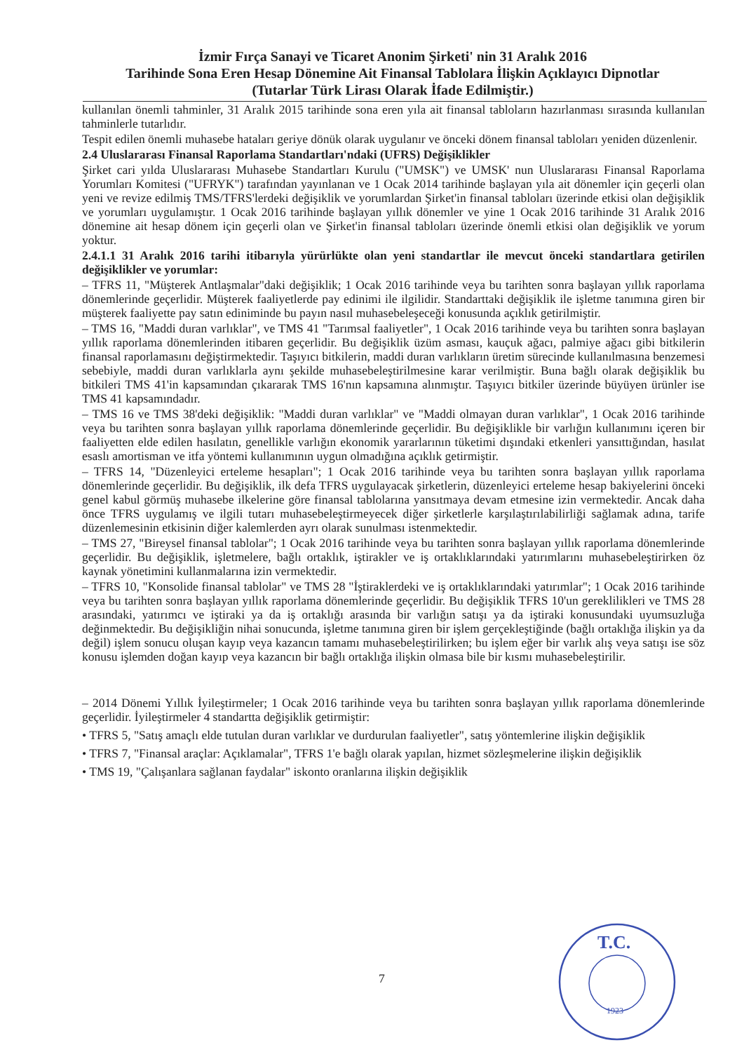İzmir Fırça Sanayi ve Ticaret Anonim Şirketi' nin 31 Aralık 2016
Tarihinde Sona Eren Hesap Dönemine Ait Finansal Tablolara İlişkin Açıklayıcı Dipnotlar
(Tutarlar Türk Lirası Olarak İfade Edilmiştir.)
kullanılan önemli tahminler, 31 Aralık 2015 tarihinde sona eren yıla ait finansal tabloların hazırlanması sırasında kullanılan tahminlerle tutarlıdır.
Tespit edilen önemli muhasebe hataları geriye dönük olarak uygulanır ve önceki dönem finansal tabloları yeniden düzenlenir.
2.4 Uluslararası Finansal Raporlama Standartları'ndaki (UFRS) Değişiklikler
Şirket cari yılda Uluslararası Muhasebe Standartları Kurulu ("UMSK") ve UMSK' nun Uluslararası Finansal Raporlama Yorumları Komitesi ("UFRYK") tarafından yayınlanan ve 1 Ocak 2014 tarihinde başlayan yıla ait dönemler için geçerli olan yeni ve revize edilmiş TMS/TFRS'lerdeki değişiklik ve yorumlardan Şirket'in finansal tabloları üzerinde etkisi olan değişiklik ve yorumları uygulamıştır. 1 Ocak 2016 tarihinde başlayan yıllık dönemler ve yine 1 Ocak 2016 tarihinde 31 Aralık 2016 dönemine ait hesap dönem için geçerli olan ve Şirket'in finansal tabloları üzerinde önemli etkisi olan değişiklik ve yorum yoktur.
2.4.1.1 31 Aralık 2016 tarihi itibarıyla yürürlükte olan yeni standartlar ile mevcut önceki standartlara getirilen değişiklikler ve yorumlar:
– TFRS 11, "Müşterek Antlaşmalar"daki değişiklik; 1 Ocak 2016 tarihinde veya bu tarihten sonra başlayan yıllık raporlama dönemlerinde geçerlidir. Müşterek faaliyetlerde pay edinimi ile ilgilidir. Standarttaki değişiklik ile işletme tanımına giren bir müşterek faaliyette pay satın ediniminde bu payın nasıl muhasebeleşeceği konusunda açıklık getirilmiştir.
– TMS 16, "Maddi duran varlıklar", ve TMS 41 "Tarımsal faaliyetler", 1 Ocak 2016 tarihinde veya bu tarihten sonra başlayan yıllık raporlama dönemlerinden itibaren geçerlidir. Bu değişiklik üzüm asması, kauçuk ağacı, palmiye ağacı gibi bitkilerin finansal raporlamasını değiştirmektedir. Taşıyıcı bitkilerin, maddi duran varlıkların üretim sürecinde kullanılmasına benzemesi sebebiyle, maddi duran varlıklarla aynı şekilde muhasebeleştirilmesine karar verilmiştir. Buna bağlı olarak değişiklik bu bitkileri TMS 41'in kapsamından çıkararak TMS 16'nın kapsamına alınmıştır. Taşıyıcı bitkiler üzerinde büyüyen ürünler ise TMS 41 kapsamındadır.
– TMS 16 ve TMS 38'deki değişiklik: "Maddi duran varlıklar" ve "Maddi olmayan duran varlıklar", 1 Ocak 2016 tarihinde veya bu tarihten sonra başlayan yıllık raporlama dönemlerinde geçerlidir. Bu değişiklikle bir varlığın kullanımını içeren bir faaliyetten elde edilen hasılatın, genellikle varlığın ekonomik yararlarının tüketimi dışındaki etkenleri yansıttığından, hasılat esaslı amortisman ve itfa yöntemi kullanımının uygun olmadığına açıklık getirmiştir.
– TFRS 14, "Düzenleyici erteleme hesapları"; 1 Ocak 2016 tarihinde veya bu tarihten sonra başlayan yıllık raporlama dönemlerinde geçerlidir. Bu değişiklik, ilk defa TFRS uygulayacak şirketlerin, düzenleyici erteleme hesap bakiyelerini önceki genel kabul görmüş muhasebe ilkelerine göre finansal tablolarına yansıtmaya devam etmesine izin vermektedir. Ancak daha önce TFRS uygulamış ve ilgili tutarı muhasebeleştirmeyecek diğer şirketlerle karşılaştırılabilirliği sağlamak adına, tarife düzenlemesinin etkisinin diğer kalemlerden ayrı olarak sunulması istenmektedir.
– TMS 27, "Bireysel finansal tablolar"; 1 Ocak 2016 tarihinde veya bu tarihten sonra başlayan yıllık raporlama dönemlerinde geçerlidir. Bu değişiklik, işletmelere, bağlı ortaklık, iştirakler ve iş ortaklıklarındaki yatırımlarını muhasebeleştirirken öz kaynak yönetimini kullanmalarına izin vermektedir.
– TFRS 10, "Konsolide finansal tablolar" ve TMS 28 "İştiraklerdeki ve iş ortaklıklarındaki yatırımlar"; 1 Ocak 2016 tarihinde veya bu tarihten sonra başlayan yıllık raporlama dönemlerinde geçerlidir. Bu değişiklik TFRS 10'un gereklilikleri ve TMS 28 arasındaki, yatırımcı ve iştiraki ya da iş ortaklığı arasında bir varlığın satışı ya da iştiraki konusundaki uyumsuzluğa değinmektedir. Bu değişikliğin nihai sonucunda, işletme tanımına giren bir işlem gerçekleştiğinde (bağlı ortaklığa ilişkin ya da değil) işlem sonucu oluşan kayıp veya kazancın tamamı muhasebeleştirilirken; bu işlem eğer bir varlık alış veya satışı ise söz konusu işlemden doğan kayıp veya kazancın bir bağlı ortaklığa ilişkin olmasa bile bir kısmı muhasebeleştirilir.
– 2014 Dönemi Yıllık İyileştirmeler; 1 Ocak 2016 tarihinde veya bu tarihten sonra başlayan yıllık raporlama dönemlerinde geçerlidir. İyileştirmeler 4 standartta değişiklik getirmiştir:
• TFRS 5, "Satış amaçlı elde tutulan duran varlıklar ve durdurulan faaliyetler", satış yöntemlerine ilişkin değişiklik
• TFRS 7, "Finansal araçlar: Açıklamalar", TFRS 1'e bağlı olarak yapılan, hizmet sözleşmelerine ilişkin değişiklik
• TMS 19, "Çalışanlara sağlanan faydalar" iskonto oranlarına ilişkin değişiklik
7
T.C.
1923